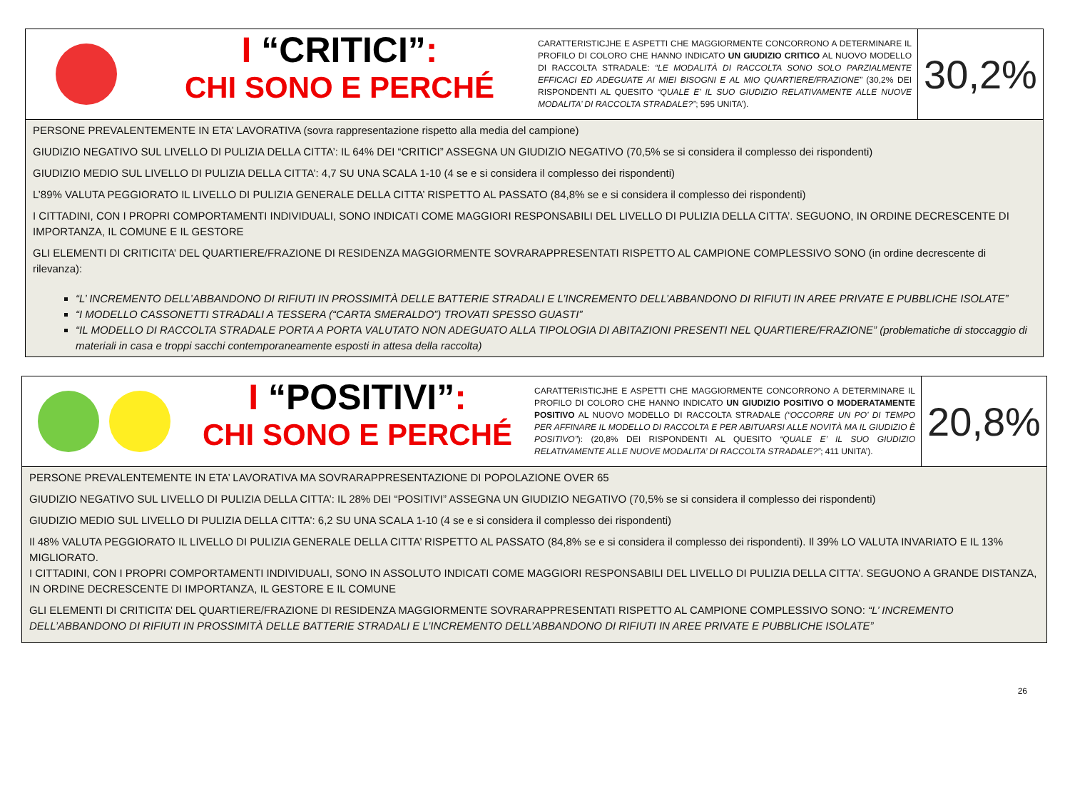I “CRITICI”:
CHI SONO E PERCHÉ
CARATTERISTICJHE E ASPETTI CHE MAGGIORMENTE CONCORRONO A DETERMINARE IL PROFILO DI COLORO CHE HANNO INDICATO UN GIUDIZIO CRITICO AL NUOVO MODELLO DI RACCOLTA STRADALE: “LE MODALITÀ DI RACCOLTA SONO SOLO PARZIALMENTE EFFICACI ED ADEGUATE AI MIEI BISOGNI E AL MIO QUARTIERE/FRAZIONE” (30,2% DEI RISPONDENTI AL QUESITO “QUALE E’ IL SUO GIUDIZIO RELATIVAMENTE ALLE NUOVE MODALITA’ DI RACCOLTA STRADALE?”; 595 UNITA’).
30,2%
PERSONE PREVALENTEMENTE IN ETA’ LAVORATIVA (sovra rappresentazione rispetto alla media del campione)
GIUDIZIO NEGATIVO SUL LIVELLO DI PULIZIA DELLA CITTA’: IL 64% DEI “CRITICI” ASSEGNA UN GIUDIZIO NEGATIVO (70,5% se si considera il complesso dei rispondenti)
GIUDIZIO MEDIO SUL LIVELLO DI PULIZIA DELLA CITTA’: 4,7 SU UNA SCALA 1-10 (4 se e si considera il complesso dei rispondenti)
L’89% VALUTA PEGGIORATO IL LIVELLO DI PULIZIA GENERALE DELLA CITTA’ RISPETTO AL PASSATO (84,8% se e si considera il complesso dei rispondenti)
I CITTADINI, CON I PROPRI COMPORTAMENTI INDIVIDUALI, SONO INDICATI COME MAGGIORI RESPONSABILI DEL LIVELLO DI PULIZIA DELLA CITTA’. SEGUONO, IN ORDINE DECRESCENTE DI IMPORTANZA, IL COMUNE E IL GESTORE
GLI ELEMENTI DI CRITICITA’ DEL QUARTIERE/FRAZIONE DI RESIDENZA MAGGIORMENTE SOVRARAPPRESENTATI RISPETTO AL CAMPIONE COMPLESSIVO SONO (in ordine decrescente di rilevanza):
“L’ INCREMENTO DELL’ABBANDONO DI RIFIUTI IN PROSSIMITÀ DELLE BATTERIE STRADALI E L’INCREMENTO DELL’ABBANDONO DI RIFIUTI IN AREE PRIVATE E PUBBLICHE ISOLATE”
“I MODELLO CASSONETTI STRADALI A TESSERA (“CARTA SMERALDO”) TROVATI SPESSO GUASTI”
“IL MODELLO DI RACCOLTA STRADALE PORTA A PORTA VALUTATO NON ADEGUATO ALLA TIPOLOGIA DI ABITAZIONI PRESENTI NEL QUARTIERE/FRAZIONE” (problematiche di stoccaggio di materiali in casa e troppi sacchi contemporaneamente esposti in attesa della raccolta)
I “POSITIVI”:
CHI SONO E PERCHÉ
CARATTERISTICJHE E ASPETTI CHE MAGGIORMENTE CONCORRONO A DETERMINARE IL PROFILO DI COLORO CHE HANNO INDICATO UN GIUDIZIO POSITIVO O MODERATAMENTE POSITIVO AL NUOVO MODELLO DI RACCOLTA STRADALE (“OCCORRE UN PO’ DI TEMPO PER AFFINARE IL MODELLO DI RACCOLTA E PER ABITUARSI ALLE NOVITÀ MA IL GIUDIZIO È POSITIVO”): (20,8% DEI RISPONDENTI AL QUESITO “QUALE E’ IL SUO GIUDIZIO RELATIVAMENTE ALLE NUOVE MODALITA’ DI RACCOLTA STRADALE?”; 411 UNITA’).
20,8%
PERSONE PREVALENTEMENTE IN ETA’ LAVORATIVA MA SOVRARAPPRESENTAZIONE DI POPOLAZIONE OVER 65
GIUDIZIO NEGATIVO SUL LIVELLO DI PULIZIA DELLA CITTA’: IL 28% DEI “POSITIVI” ASSEGNA UN GIUDIZIO NEGATIVO (70,5% se si considera il complesso dei rispondenti)
GIUDIZIO MEDIO SUL LIVELLO DI PULIZIA DELLA CITTA’: 6,2 SU UNA SCALA 1-10 (4 se e si considera il complesso dei rispondenti)
Il 48% VALUTA PEGGIORATO IL LIVELLO DI PULIZIA GENERALE DELLA CITTA’ RISPETTO AL PASSATO (84,8% se e si considera il complesso dei rispondenti). Il 39% LO VALUTA INVARIATO E IL 13% MIGLIORATO.
I CITTADINI, CON I PROPRI COMPORTAMENTI INDIVIDUALI, SONO IN ASSOLUTO INDICATI COME MAGGIORI RESPONSABILI DEL LIVELLO DI PULIZIA DELLA CITTA’. SEGUONO A GRANDE DISTANZA, IN ORDINE DECRESCENTE DI IMPORTANZA, IL GESTORE E IL COMUNE
GLI ELEMENTI DI CRITICITA’ DEL QUARTIERE/FRAZIONE DI RESIDENZA MAGGIORMENTE SOVRARAPPRESENTATI RISPETTO AL CAMPIONE COMPLESSIVO SONO: “L’ INCREMENTO DELL’ABBANDONO DI RIFIUTI IN PROSSIMITÀ DELLE BATTERIE STRADALI E L’INCREMENTO DELL’ABBANDONO DI RIFIUTI IN AREE PRIVATE E PUBBLICHE ISOLATE”
26